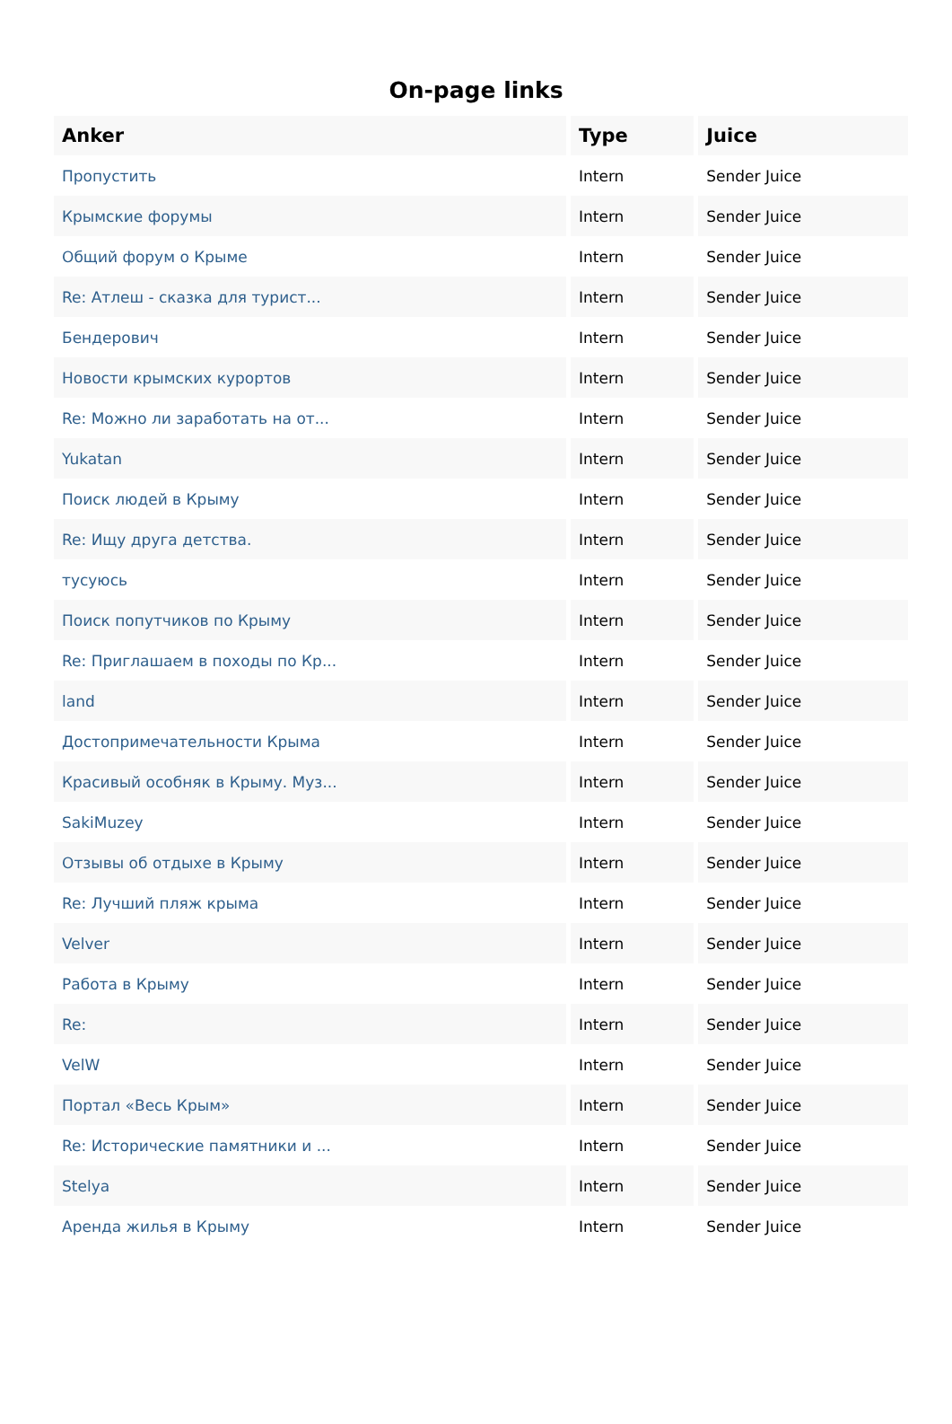On-page links
| Anker | Type | Juice |
| --- | --- | --- |
| Пропустить | Intern | Sender Juice |
| Крымские форумы | Intern | Sender Juice |
| Общий форум о Крыме | Intern | Sender Juice |
| Re: Атлеш - сказка для турист... | Intern | Sender Juice |
| Бендерович | Intern | Sender Juice |
| Новости крымских курортов | Intern | Sender Juice |
| Re: Можно ли заработать на от... | Intern | Sender Juice |
| Yukatan | Intern | Sender Juice |
| Поиск людей в Крыму | Intern | Sender Juice |
| Re: Ищу друга детства. | Intern | Sender Juice |
| тусуюсь | Intern | Sender Juice |
| Поиск попутчиков по Крыму | Intern | Sender Juice |
| Re: Приглашаем в походы по Кр... | Intern | Sender Juice |
| land | Intern | Sender Juice |
| Достопримечательности Крыма | Intern | Sender Juice |
| Красивый особняк в Крыму. Муз... | Intern | Sender Juice |
| SakiMuzey | Intern | Sender Juice |
| Отзывы об отдыхе в Крыму | Intern | Sender Juice |
| Re: Лучший пляж крыма | Intern | Sender Juice |
| Velver | Intern | Sender Juice |
| Работа в Крыму | Intern | Sender Juice |
| Re: | Intern | Sender Juice |
| VelW | Intern | Sender Juice |
| Портал «Весь Крым» | Intern | Sender Juice |
| Re: Исторические памятники и ... | Intern | Sender Juice |
| Stelya | Intern | Sender Juice |
| Аренда жилья в Крыму | Intern | Sender Juice |